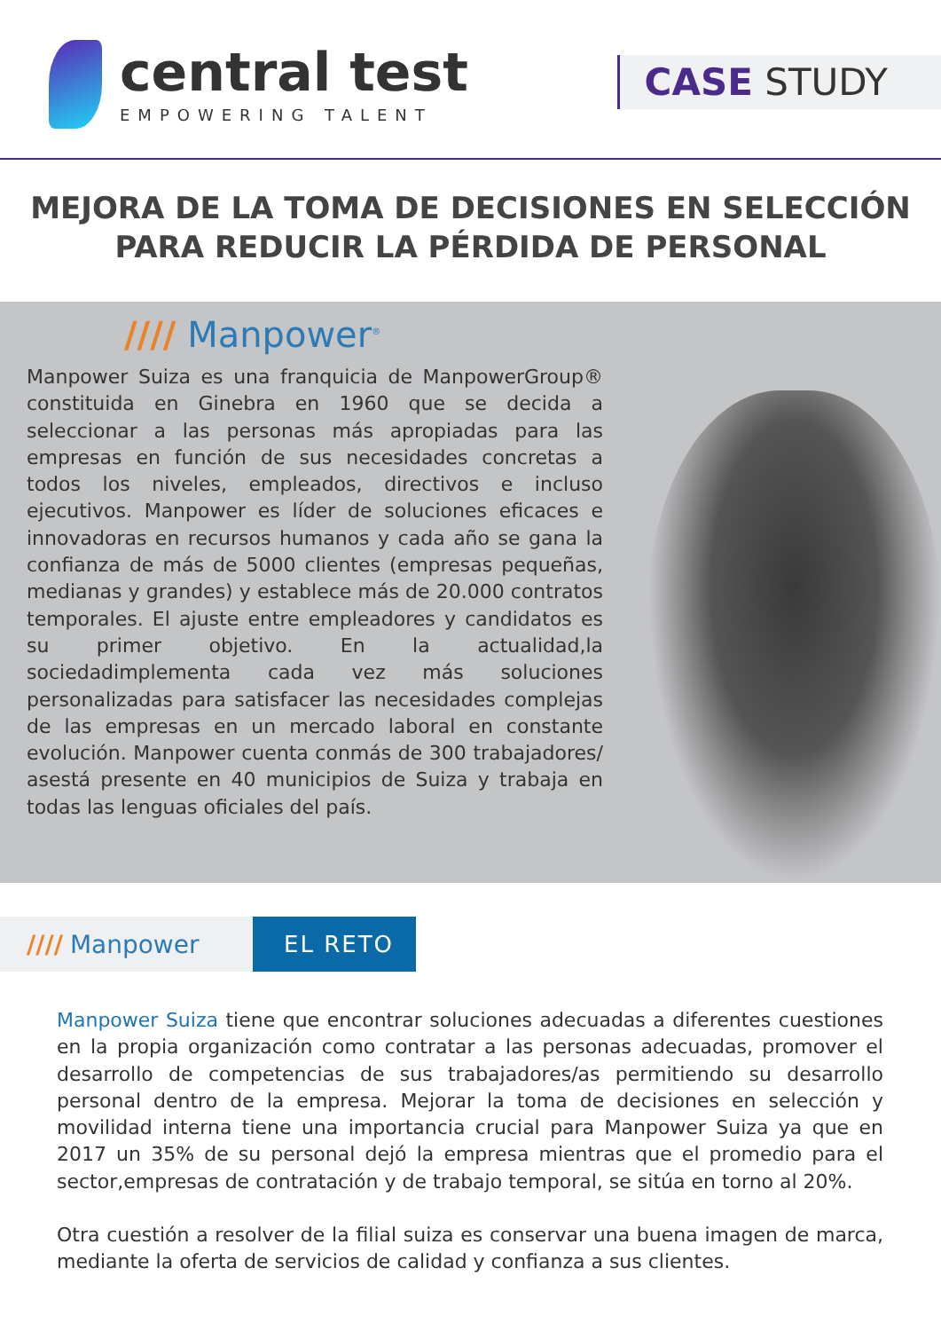central test
EMPOWERING TALENT
CASE STUDY
MEJORA DE LA TOMA DE DECISIONES EN SELECCIÓN
PARA REDUCIR LA PÉRDIDA DE PERSONAL
//// Manpower<sup>®</sup>
Manpower Suiza es una franquicia de ManpowerGroup® constituida en Ginebra en 1960 que se decida a seleccionar a las personas más apropiadas para las empresas en función de sus necesidades concretas a todos los niveles, empleados, directivos e incluso ejecutivos. Manpower es líder de soluciones eficaces e innovadoras en recursos humanos y cada año se gana la confianza de más de 5000 clientes (empresas pequeñas, medianas y grandes) y establece más de 20.000 contratos temporales. El ajuste entre empleadores y candidatos es su primer objetivo. En la actualidad,la sociedadimplementa cada vez más soluciones personalizadas para satisfacer las necesidades complejas de las empresas en un mercado laboral en constante evolución. Manpower cuenta conmás de 300 trabajadores/ asestá presente en 40 municipios de Suiza y trabaja en todas las lenguas oficiales del país.
//// Manpower EL RETO
Manpower Suiza tiene que encontrar soluciones adecuadas a diferentes cuestiones en la propia organización como contratar a las personas adecuadas, promover el desarrollo de competencias de sus trabajadores/as permitiendo su desarrollo personal dentro de la empresa. Mejorar la toma de decisiones en selección y movilidad interna tiene una importancia crucial para Manpower Suiza ya que en 2017 un 35% de su personal dejó la empresa mientras que el promedio para el sector,empresas de contratación y de trabajo temporal, se sitúa en torno al 20%.
Otra cuestión a resolver de la filial suiza es conservar una buena imagen de marca, mediante la oferta de servicios de calidad y confianza a sus clientes.